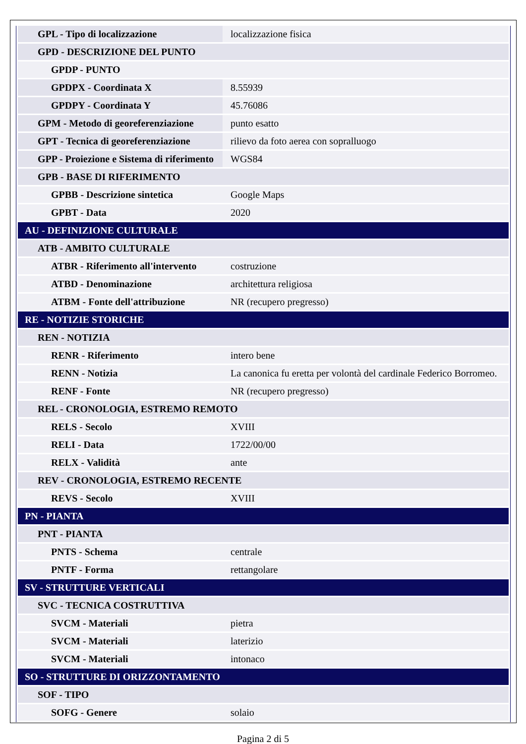| GPL - Tipo di localizzazione | localizzazione fisica |
| GPD - DESCRIZIONE DEL PUNTO | |
| GPDP - PUNTO | |
| GPDPX - Coordinata X | 8.55939 |
| GPDPY - Coordinata Y | 45.76086 |
| GPM - Metodo di georeferenziazione | punto esatto |
| GPT - Tecnica di georeferenziazione | rilievo da foto aerea con sopralluogo |
| GPP - Proiezione e Sistema di riferimento | WGS84 |
| GPB - BASE DI RIFERIMENTO | |
| GPBB - Descrizione sintetica | Google Maps |
| GPBT - Data | 2020 |
| AU - DEFINIZIONE CULTURALE | |
| ATB - AMBITO CULTURALE | |
| ATBR - Riferimento all'intervento | costruzione |
| ATBD - Denominazione | architettura religiosa |
| ATBM - Fonte dell'attribuzione | NR (recupero pregresso) |
| RE - NOTIZIE STORICHE | |
| REN - NOTIZIA | |
| RENR - Riferimento | intero bene |
| RENN - Notizia | La canonica fu eretta per volontà del cardinale Federico Borromeo. |
| RENF - Fonte | NR (recupero pregresso) |
| REL - CRONOLOGIA, ESTREMO REMOTO | |
| RELS - Secolo | XVIII |
| RELI - Data | 1722/00/00 |
| RELX - Validità | ante |
| REV - CRONOLOGIA, ESTREMO RECENTE | |
| REVS - Secolo | XVIII |
| PN - PIANTA | |
| PNT - PIANTA | |
| PNTS - Schema | centrale |
| PNTF - Forma | rettangolare |
| SV - STRUTTURE VERTICALI | |
| SVC - TECNICA COSTRUTTIVA | |
| SVCM - Materiali | pietra |
| SVCM - Materiali | laterizio |
| SVCM - Materiali | intonaco |
| SO - STRUTTURE DI ORIZZONTAMENTO | |
| SOF - TIPO | |
| SOFG - Genere | solaio |
Pagina 2 di 5